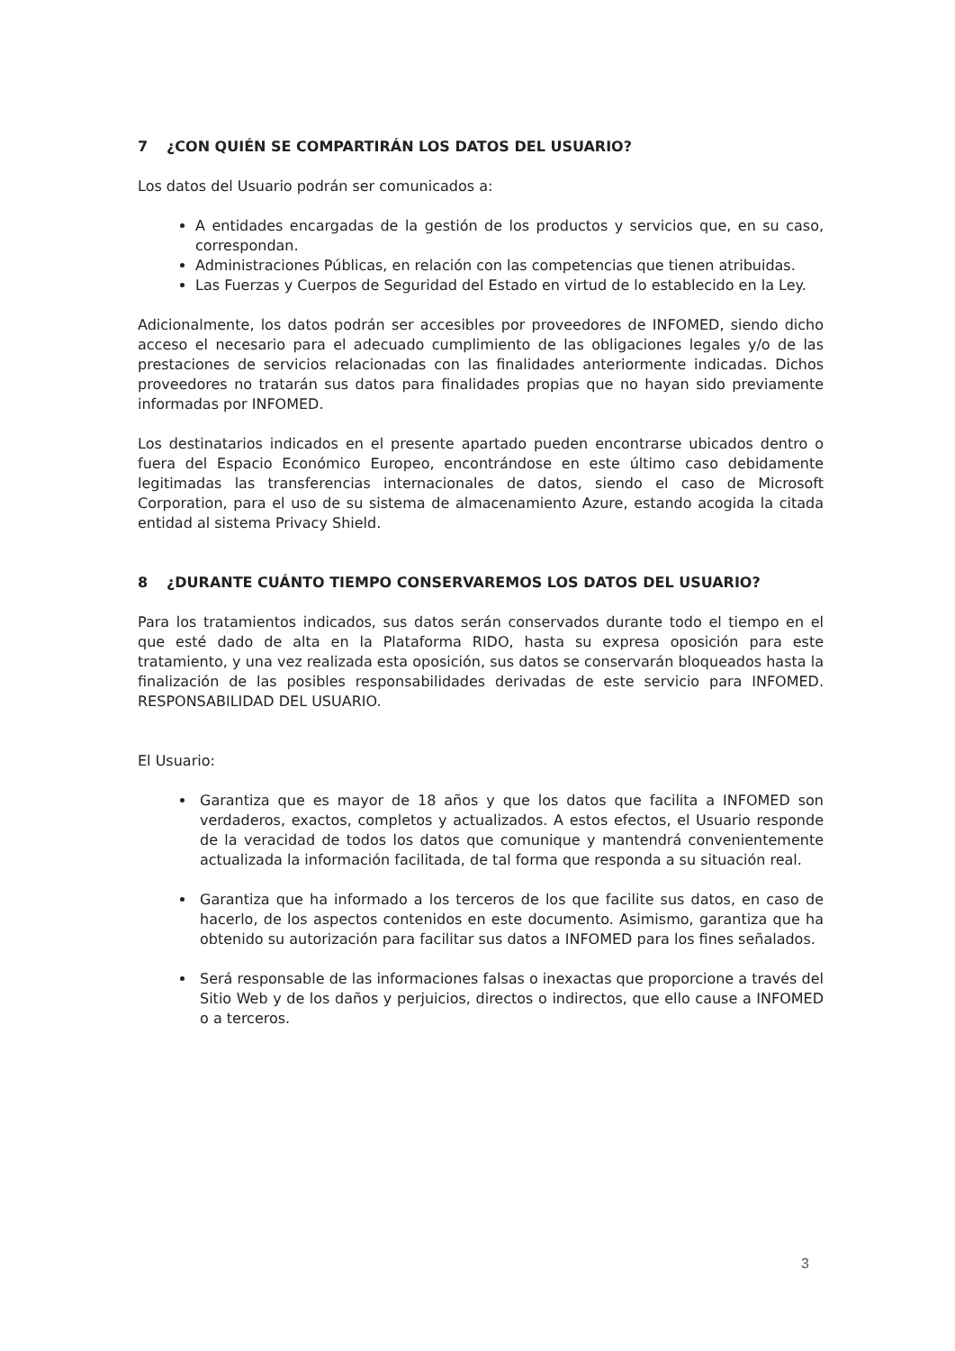7 ¿CON QUIÉN SE COMPARTIRÁN LOS DATOS DEL USUARIO?
Los datos del Usuario podrán ser comunicados a:
A entidades encargadas de la gestión de los productos y servicios que, en su caso, correspondan.
Administraciones Públicas, en relación con las competencias que tienen atribuidas.
Las Fuerzas y Cuerpos de Seguridad del Estado en virtud de lo establecido en la Ley.
Adicionalmente, los datos podrán ser accesibles por proveedores de INFOMED, siendo dicho acceso el necesario para el adecuado cumplimiento de las obligaciones legales y/o de las prestaciones de servicios relacionadas con las finalidades anteriormente indicadas. Dichos proveedores no tratarán sus datos para finalidades propias que no hayan sido previamente informadas por INFOMED.
Los destinatarios indicados en el presente apartado pueden encontrarse ubicados dentro o fuera del Espacio Económico Europeo, encontrándose en este último caso debidamente legitimadas las transferencias internacionales de datos, siendo el caso de Microsoft Corporation, para el uso de su sistema de almacenamiento Azure, estando acogida la citada entidad al sistema Privacy Shield.
8 ¿DURANTE CUÁNTO TIEMPO CONSERVAREMOS LOS DATOS DEL USUARIO?
Para los tratamientos indicados, sus datos serán conservados durante todo el tiempo en el que esté dado de alta en la Plataforma RIDO, hasta su expresa oposición para este tratamiento, y una vez realizada esta oposición, sus datos se conservarán bloqueados hasta la finalización de las posibles responsabilidades derivadas de este servicio para INFOMED. RESPONSABILIDAD DEL USUARIO.
El Usuario:
Garantiza que es mayor de 18 años y que los datos que facilita a INFOMED son verdaderos, exactos, completos y actualizados. A estos efectos, el Usuario responde de la veracidad de todos los datos que comunique y mantendrá convenientemente actualizada la información facilitada, de tal forma que responda a su situación real.
Garantiza que ha informado a los terceros de los que facilite sus datos, en caso de hacerlo, de los aspectos contenidos en este documento. Asimismo, garantiza que ha obtenido su autorización para facilitar sus datos a INFOMED para los fines señalados.
Será responsable de las informaciones falsas o inexactas que proporcione a través del Sitio Web y de los daños y perjuicios, directos o indirectos, que ello cause a INFOMED o a terceros.
3